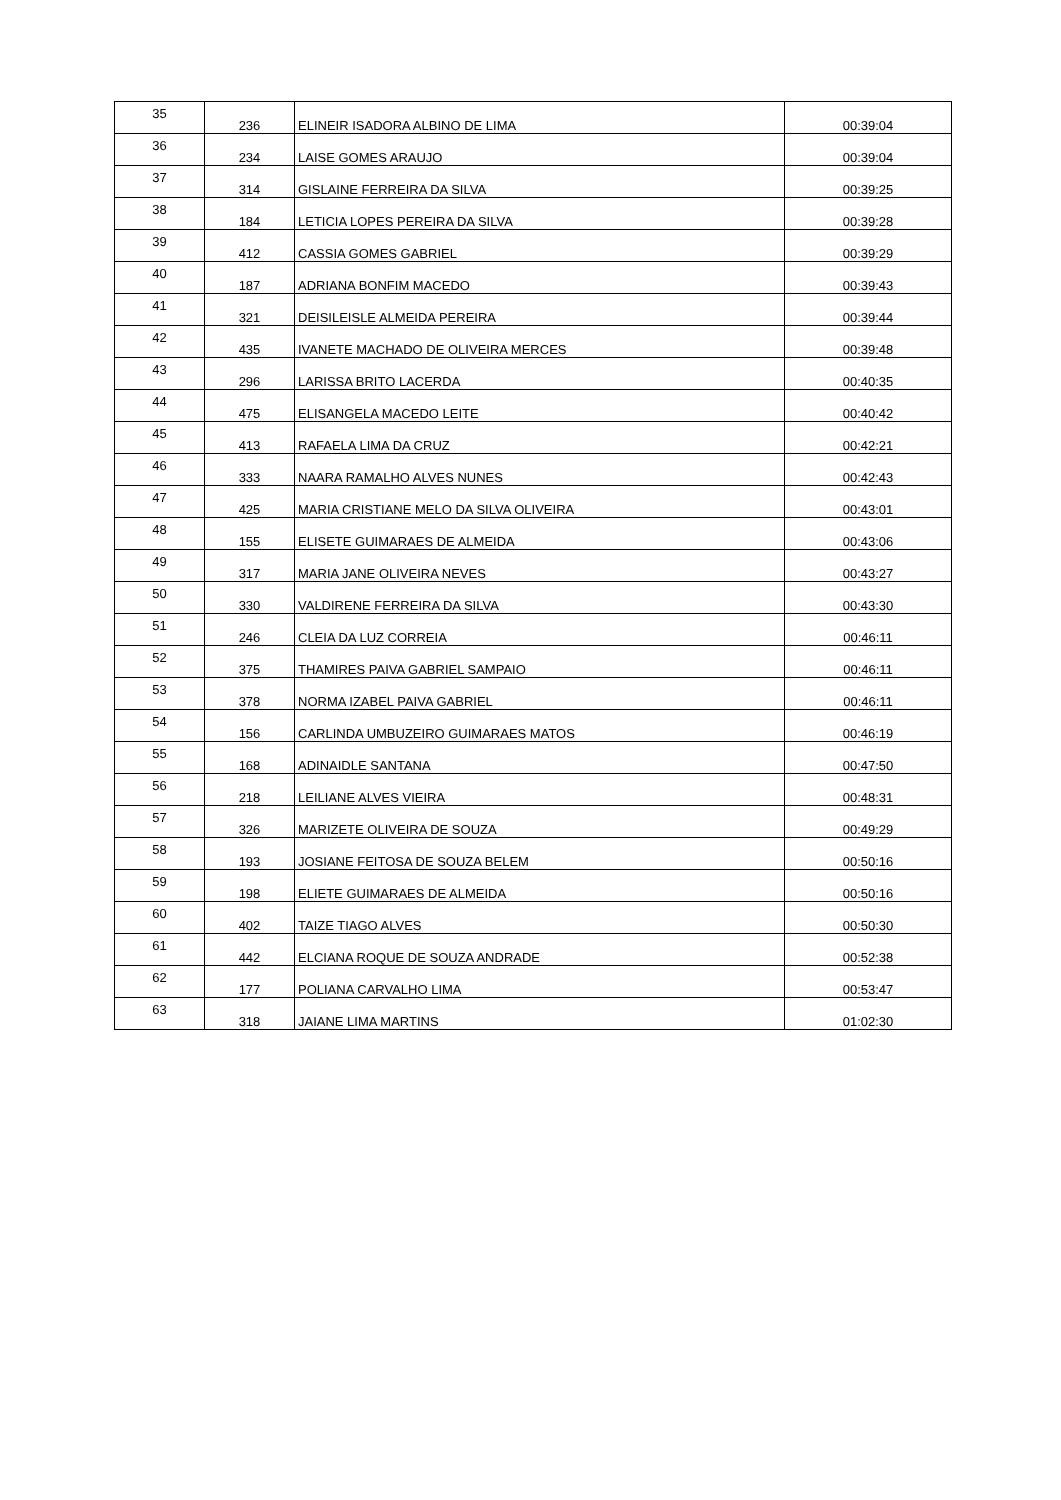| 35 | 236 | ELINEIR ISADORA ALBINO DE LIMA | 00:39:04 |
| 36 | 234 | LAISE GOMES ARAUJO | 00:39:04 |
| 37 | 314 | GISLAINE FERREIRA DA SILVA | 00:39:25 |
| 38 | 184 | LETICIA LOPES PEREIRA DA SILVA | 00:39:28 |
| 39 | 412 | CASSIA GOMES GABRIEL | 00:39:29 |
| 40 | 187 | ADRIANA BONFIM MACEDO | 00:39:43 |
| 41 | 321 | DEISILEISLE ALMEIDA PEREIRA | 00:39:44 |
| 42 | 435 | IVANETE MACHADO DE OLIVEIRA MERCES | 00:39:48 |
| 43 | 296 | LARISSA BRITO LACERDA | 00:40:35 |
| 44 | 475 | ELISANGELA MACEDO LEITE | 00:40:42 |
| 45 | 413 | RAFAELA LIMA DA CRUZ | 00:42:21 |
| 46 | 333 | NAARA RAMALHO ALVES NUNES | 00:42:43 |
| 47 | 425 | MARIA CRISTIANE MELO DA SILVA OLIVEIRA | 00:43:01 |
| 48 | 155 | ELISETE GUIMARAES DE ALMEIDA | 00:43:06 |
| 49 | 317 | MARIA JANE OLIVEIRA NEVES | 00:43:27 |
| 50 | 330 | VALDIRENE FERREIRA DA SILVA | 00:43:30 |
| 51 | 246 | CLEIA DA LUZ CORREIA | 00:46:11 |
| 52 | 375 | THAMIRES PAIVA GABRIEL SAMPAIO | 00:46:11 |
| 53 | 378 | NORMA IZABEL PAIVA GABRIEL | 00:46:11 |
| 54 | 156 | CARLINDA UMBUZEIRO GUIMARAES MATOS | 00:46:19 |
| 55 | 168 | ADINAIDLE SANTANA | 00:47:50 |
| 56 | 218 | LEILIANE ALVES VIEIRA | 00:48:31 |
| 57 | 326 | MARIZETE OLIVEIRA DE SOUZA | 00:49:29 |
| 58 | 193 | JOSIANE FEITOSA DE SOUZA BELEM | 00:50:16 |
| 59 | 198 | ELIETE GUIMARAES DE ALMEIDA | 00:50:16 |
| 60 | 402 | TAIZE TIAGO ALVES | 00:50:30 |
| 61 | 442 | ELCIANA ROQUE DE SOUZA ANDRADE | 00:52:38 |
| 62 | 177 | POLIANA CARVALHO LIMA | 00:53:47 |
| 63 | 318 | JAIANE LIMA MARTINS | 01:02:30 |